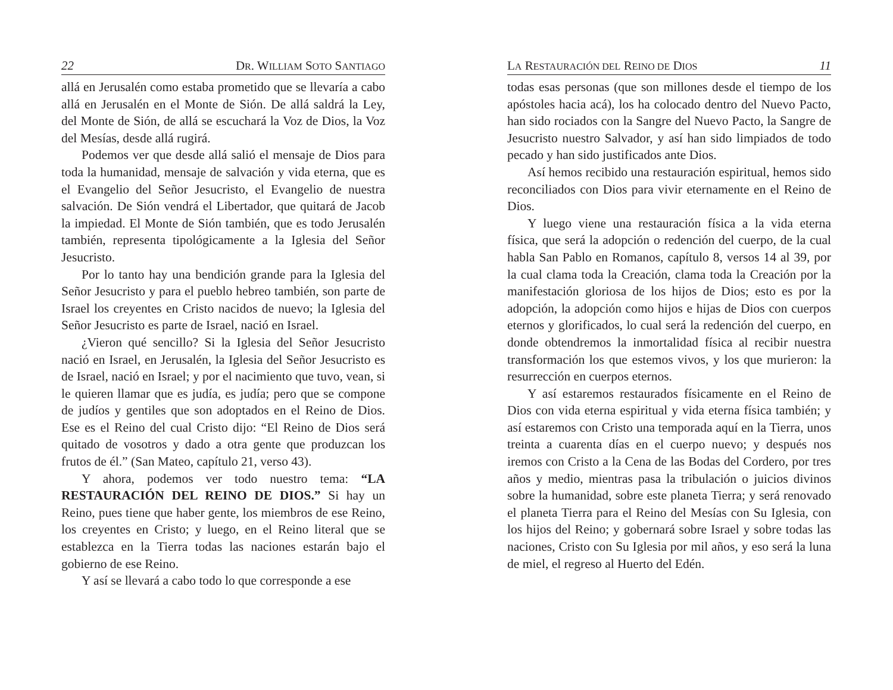22 DR. WILLIAM SOTO SANTIAGO
allá en Jerusalén como estaba prometido que se llevaría a cabo allá en Jerusalén en el Monte de Sión. De allá saldrá la Ley, del Monte de Sión, de allá se escuchará la Voz de Dios, la Voz del Mesías, desde allá rugirá.
Podemos ver que desde allá salió el mensaje de Dios para toda la humanidad, mensaje de salvación y vida eterna, que es el Evangelio del Señor Jesucristo, el Evangelio de nuestra salvación. De Sión vendrá el Libertador, que quitará de Jacob la impiedad. El Monte de Sión también, que es todo Jerusalén también, representa tipológicamente a la Iglesia del Señor Jesucristo.
Por lo tanto hay una bendición grande para la Iglesia del Señor Jesucristo y para el pueblo hebreo también, son parte de Israel los creyentes en Cristo nacidos de nuevo; la Iglesia del Señor Jesucristo es parte de Israel, nació en Israel.
¿Vieron qué sencillo? Si la Iglesia del Señor Jesucristo nació en Israel, en Jerusalén, la Iglesia del Señor Jesucristo es de Israel, nació en Israel; y por el nacimiento que tuvo, vean, si le quieren llamar que es judía, es judía; pero que se compone de judíos y gentiles que son adoptados en el Reino de Dios. Ese es el Reino del cual Cristo dijo: “El Reino de Dios será quitado de vosotros y dado a otra gente que produzcan los frutos de él.” (San Mateo, capítulo 21, verso 43).
Y ahora, podemos ver todo nuestro tema: “LA RESTAURACIÓN DEL REINO DE DIOS.” Si hay un Reino, pues tiene que haber gente, los miembros de ese Reino, los creyentes en Cristo; y luego, en el Reino literal que se establezca en la Tierra todas las naciones estarán bajo el gobierno de ese Reino.
Y así se llevará a cabo todo lo que corresponde a ese
LA RESTAURACIÓN DEL REINO DE DIOS 11
todas esas personas (que son millones desde el tiempo de los apóstoles hacia acá), los ha colocado dentro del Nuevo Pacto, han sido rociados con la Sangre del Nuevo Pacto, la Sangre de Jesucristo nuestro Salvador, y así han sido limpiados de todo pecado y han sido justificados ante Dios.
Así hemos recibido una restauración espiritual, hemos sido reconciliados con Dios para vivir eternamente en el Reino de Dios.
Y luego viene una restauración física a la vida eterna física, que será la adopción o redención del cuerpo, de la cual habla San Pablo en Romanos, capítulo 8, versos 14 al 39, por la cual clama toda la Creación, clama toda la Creación por la manifestación gloriosa de los hijos de Dios; esto es por la adopción, la adopción como hijos e hijas de Dios con cuerpos eternos y glorificados, lo cual será la redención del cuerpo, en donde obtendremos la inmortalidad física al recibir nuestra transformación los que estemos vivos, y los que murieron: la resurrección en cuerpos eternos.
Y así estaremos restaurados físicamente en el Reino de Dios con vida eterna espiritual y vida eterna física también; y así estaremos con Cristo una temporada aquí en la Tierra, unos treinta a cuarenta días en el cuerpo nuevo; y después nos iremos con Cristo a la Cena de las Bodas del Cordero, por tres años y medio, mientras pasa la tribulación o juicios divinos sobre la humanidad, sobre este planeta Tierra; y será renovado el planeta Tierra para el Reino del Mesías con Su Iglesia, con los hijos del Reino; y gobernará sobre Israel y sobre todas las naciones, Cristo con Su Iglesia por mil años, y eso será la luna de miel, el regreso al Huerto del Edén.